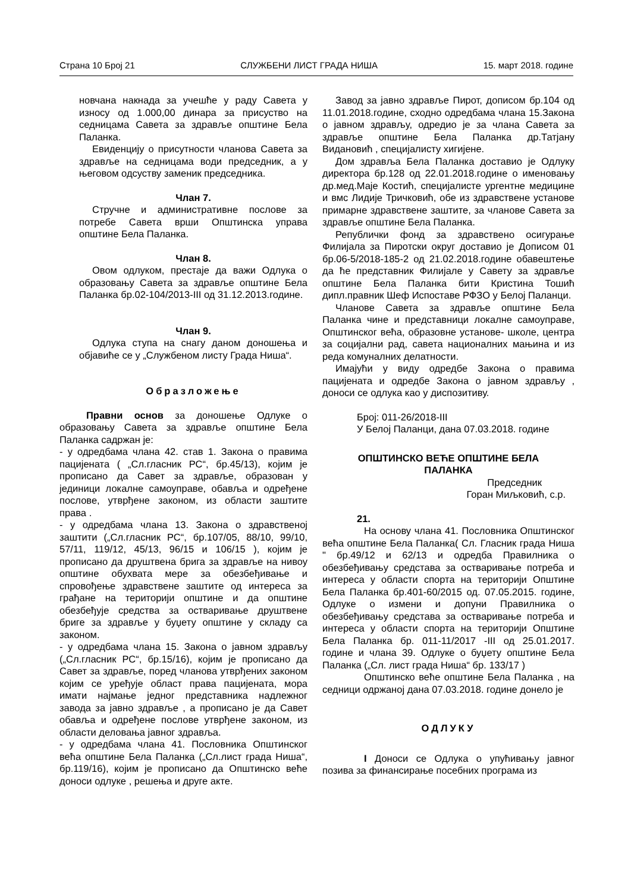Страна 10 Број 21 СЛУЖБЕНИ ЛИСТ ГРАДА НИША 15. март 2018. године
новчана накнада за учешће у раду Савета у износу од 1.000,00 динара за присуство на седницама Савета за здравље општине Бела Паланка.
Евиденцију о присутности чланова Савета за здравље на седницама води председник, а у његовом одсуству заменик председника.
Члан 7.
Стручне и административне послове за потребе Савета врши Општинска управа општине Бела Паланка.
Члан 8.
Овом одлуком, престаје да важи Одлука о образовању Савета за здравље општине Бела Паланка бр.02-104/2013-III од 31.12.2013.године.
Члан 9.
Одлука ступа на снагу даном доношења и објавиће се у „Службеном листу Града Ниша“.
Образложење
Правни основ за доношење Одлуке о образовању Савета за здравље општине Бела Паланка садржан је:
- у одредбама члана 42. став 1. Закона о правима пацијената ( „Сл.гласник РС“, бр.45/13), којим је прописано да Савет за здравље, образован у јединици локалне самоуправе, обавља и одређене послове, утврђене законом, из области заштите права .
- у одредбама члана 13. Закона о здравственој заштити („Сл.гласник РС“, бр.107/05, 88/10, 99/10, 57/11, 119/12, 45/13, 96/15 и 106/15 ), којим је прописано да друштвена брига за здравље на нивоу општине обухвата мере за обезбеђивање и спровођење здравствене заштите од интереса за грађане на територији општине и да општине обезбеђује средства за остваривање друштвене бриге за здравље у буџету општине у складу са законом.
- у одредбама члана 15. Закона о јавном здрављу („Сл.гласник РС“, бр.15/16), којим је прописано да Савет за здравље, поред чланова утврђених законом којим се уређује област права пацијената, мора имати најмање једног представника надлежног завода за јавно здравље , а прописано је да Савет обавља и одређене послове утврђене законом, из области деловања јавног здравља.
- у одредбама члана 41. Пословника Општинског већа општине Бела Паланка („Сл.лист града Ниша“, бр.119/16), којим је прописано да Општинско веће доноси одлуке , решења и друге акте.
Завод за јавно здравље Пирот, дописом бр.104 од 11.01.2018.године, сходно одредбама члана 15.Закона о јавном здрављу, одредио је за члана Савета за здравље општине Бела Паланка др.Татјану Видановић , специјалисту хигијене.
Дом здравља Бела Паланка доставио је Одлуку директора бр.128 од 22.01.2018.године о именовању др.мед.Маје Костић, специјалисте ургентне медицине и вмс Лидије Тричковић, обе из здравствене установе примарне здравствене заштите, за чланове Савета за здравље општине Бела Паланка.
Републички фонд за здравствено осигурање Филијала за Пиротски округ доставио је Дописом 01 бр.06-5/2018-185-2 од 21.02.2018.године обавештење да ће представник Филијале у Савету за здравље општине Бела Паланка бити Кристина Тошић дипл.правник Шеф Испоставе РФЗО у Белој Паланци.
Чланове Савета за здравље општине Бела Паланка чине и представници локалне самоуправе, Општинског већа, образовне установе- школе, центра за социјални рад, савета националних мањина и из реда комуналних делатности.
Имајући у виду одредбе Закона о правима пацијената и одредбе Закона о јавном здрављу , доноси се одлука као у диспозитиву.
Број: 011-26/2018-III
У Белој Паланци, дана 07.03.2018. године
ОПШТИНСКО ВЕЋЕ ОПШТИНЕ БЕЛА
ПАЛАНКА
Председник
Горан Миљковић, с.р.
21.
На основу члана 41. Пословника Општинског већа општине Бела Паланка( Сл. Гласник града Ниша " бр.49/12 и 62/13 и одредба Правилника о обезбеђивању средстава за остваривање потреба и интереса у области спорта на територији Општине Бела Паланка бр.401-60/2015 од. 07.05.2015. године, Одлуке о измени и допуни Правилника о обезбеђивању средстава за остваривање потреба и интереса у области спорта на територији Општине Бела Паланка бр. 011-11/2017 -III од 25.01.2017. године и члана 39. Одлуке о буџету општине Бела Паланка („Сл. лист града Ниша“ бр. 133/17 )
Општинско веће општине Бела Паланка , на седници одржаној дана 07.03.2018. године донело је
ОДЛУКУ
I Доноси се Одлука о упућивању јавног позива за финансирање посебних програма из